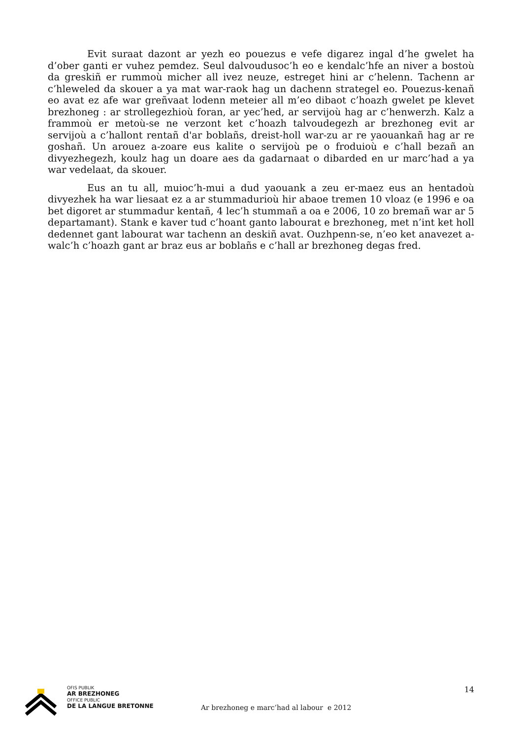Evit suraat dazont ar yezh eo pouezus e vefe digarez ingal d’he gwelet ha d’ober ganti er vuhez pemdez. Seul dalvoudusoc’h eo e kendalc’hfe an niver a bostoù da greskiñ er rummoù micher all ivez neuze, estreget hini ar c’helenn. Tachenn ar c’hleweled da skouer a ya mat war-raok hag un dachenn strategel eo. Pouezus-kenañ eo avat ez afe war greñvaat lodenn meteier all m’eo dibaot c’hoazh gwelet pe klevet brezhoneg : ar strollegezhioù foran, ar yec’hed, ar servijoù hag ar c’henwerzh. Kalz a frammoù er metoù-se ne verzont ket c’hoazh talvoudegezh ar brezhoneg evit ar servijoù a c’hallont rentañ d'ar boblañs, dreist-holl war-zu ar re yaouankañ hag ar re goshañ. Un arouez a-zoare eus kalite o servijoù pe o froduioù e c’hall bezañ an divyezhegezh, koulz hag un doare aes da gadarnaat o dibarded en ur marc’had a ya war vedelaat, da skouer.
Eus an tu all, muioc’h-mui a dud yaouank a zeu er-maez eus an hentadoù divyezhek ha war liesaat ez a ar stummadurioù hir abaoe tremen 10 vloaz (e 1996 e oa bet digoret ar stummadur kentañ, 4 lec’h stummañ a oa e 2006, 10 zo bremañ war ar 5 departamant). Stank e kaver tud c’hoant ganto labourat e brezhoneg, met n’int ket holl dedennet gant labourat war tachenn an deskiñ avat. Ouzhpenn-se, n’eo ket anavezet a-walc’h c’hoazh gant ar braz eus ar boblañs e c’hall ar brezhoneg degas fred.
OFIS PUBLIK
AR BREZHONEG
OFFICE PUBLIC
DE LA LANGUE BRETONNE
Ar brezhoneg e marc’had al labour e 2012
14